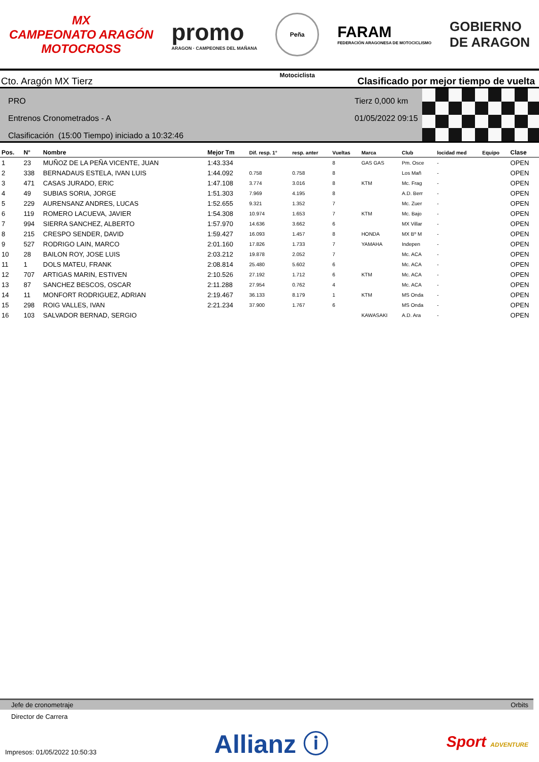MX
CAMPEONATO ARAGÓN
MOTOCROSS
promo
ARAGON · CAMPEONES DEL MAÑANA
Peña Motociclista
FARAM
FEDERACIÓN ARAGONESA DE MOTOCICLISMO
GOBIERNO
DE ARAGON
Cto. Aragón MX Tierz Clasificado por mejor tiempo de vuelta
PRO
Entrenos Cronometrados - A
Clasificación (15:00 Tiempo) iniciado a 10:32:46
Tierz 0,000 km
01/05/2022 09:15
| Pos. | N° | Nombre | Mejor Tm | Dif. resp. 1° | resp. anter | Vueltas | Marca | Club | locidad med | Equipo | Clase |
| --- | --- | --- | --- | --- | --- | --- | --- | --- | --- | --- | --- |
| 1 | 23 | MUÑOZ DE LA PEÑA VICENTE, JUAN | 1:43.334 | | | 8 | GAS GAS | Pm. Osce | - | | OPEN |
| 2 | 338 | BERNADAUS ESTELA, IVAN LUIS | 1:44.092 | 0.758 | 0.758 | 8 | | Los Mañ | - | | OPEN |
| 3 | 471 | CASAS JURADO, ERIC | 1:47.108 | 3.774 | 3.016 | 8 | KTM | Mc. Frag | - | | OPEN |
| 4 | 49 | SUBIAS SORIA, JORGE | 1:51.303 | 7.969 | 4.195 | 8 | | A.D. Berr | - | | OPEN |
| 5 | 229 | AURENSANZ ANDRES, LUCAS | 1:52.655 | 9.321 | 1.352 | 7 | | Mc. Zuer | - | | OPEN |
| 6 | 119 | ROMERO LACUEVA, JAVIER | 1:54.308 | 10.974 | 1.653 | 7 | KTM | Mc. Bajo | - | | OPEN |
| 7 | 994 | SIERRA SANCHEZ, ALBERTO | 1:57.970 | 14.636 | 3.662 | 6 | | MX Villar | - | | OPEN |
| 8 | 215 | CRESPO SENDER, DAVID | 1:59.427 | 16.093 | 1.457 | 8 | HONDA | MX Bº M | - | | OPEN |
| 9 | 527 | RODRIGO LAIN, MARCO | 2:01.160 | 17.826 | 1.733 | 7 | YAMAHA | Indepen | - | | OPEN |
| 10 | 28 | BAILON ROY, JOSE LUIS | 2:03.212 | 19.878 | 2.052 | 7 | | Mc. ACA | - | | OPEN |
| 11 | 1 | DOLS MATEU, FRANK | 2:08.814 | 25.480 | 5.602 | 6 | | Mc. ACA | - | | OPEN |
| 12 | 707 | ARTIGAS MARIN, ESTIVEN | 2:10.526 | 27.192 | 1.712 | 6 | KTM | Mc. ACA | - | | OPEN |
| 13 | 87 | SANCHEZ BESCOS, OSCAR | 2:11.288 | 27.954 | 0.762 | 4 | | Mc. ACA | - | | OPEN |
| 14 | 11 | MONFORT RODRIGUEZ, ADRIAN | 2:19.467 | 36.133 | 8.179 | 1 | KTM | MS Onda | - | | OPEN |
| 15 | 298 | ROIG VALLES, IVAN | 2:21.234 | 37.900 | 1.767 | 6 | | MS Onda | - | | OPEN |
| 16 | 103 | SALVADOR BERNAD, SERGIO | | | | | KAWASAKI | A.D. Ara | - | | OPEN |
Jefe de cronometraje Orbits
Director de Carrera
Impresos: 01/05/2022 10:50:33 Allianz ⓘ Sport ADVENTURE